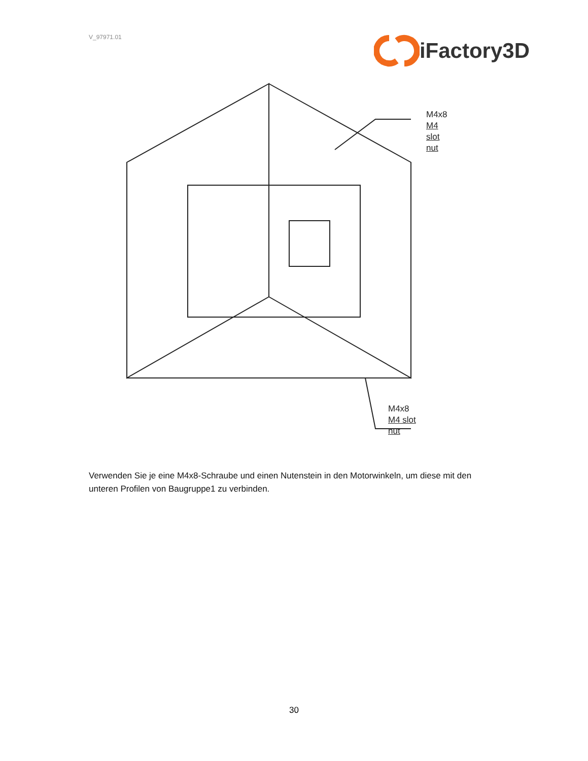V_97971.01
iFactory3D
M4x8
M4 slot nut
M4x8
M4 slot nut
Verwenden Sie je eine M4x8-Schraube und einen Nutenstein in den Motorwinkeln, um diese mit den unteren Profilen von Baugruppe1 zu verbinden.
30